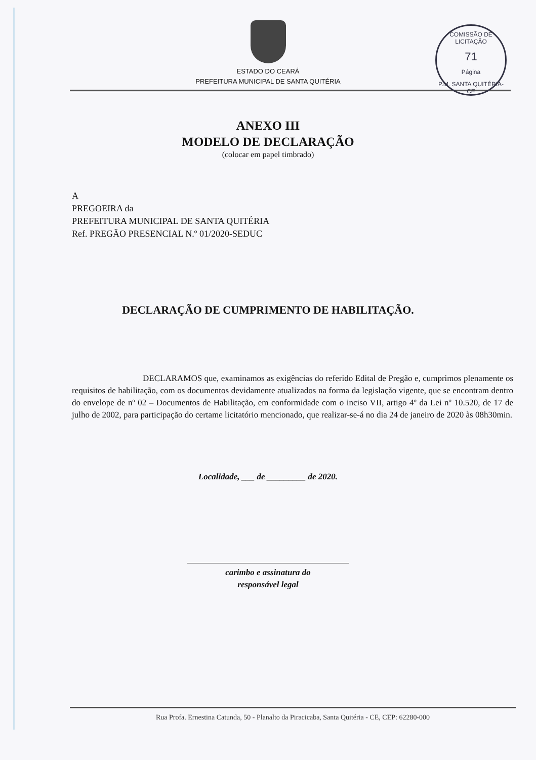COMISSÃO DE LICITAÇÃO
71
Página
P.M. SANTA QUITÉRIA-CE
ESTADO DO CEARÁ
PREFEITURA MUNICIPAL DE SANTA QUITÉRIA
ANEXO III
MODELO DE DECLARAÇÃO
(colocar em papel timbrado)
A
PREGOEIRA da
PREFEITURA MUNICIPAL DE SANTA QUITÉRIA
Ref. PREGÃO PRESENCIAL N.º 01/2020-SEDUC
DECLARAÇÃO DE CUMPRIMENTO DE HABILITAÇÃO.
DECLARAMOS que, examinamos as exigências do referido Edital de Pregão e, cumprimos plenamente os requisitos de habilitação, com os documentos devidamente atualizados na forma da legislação vigente, que se encontram dentro do envelope de nº 02 – Documentos de Habilitação, em conformidade com o inciso VII, artigo 4º da Lei nº 10.520, de 17 de julho de 2002, para participação do certame licitatório mencionado, que realizar-se-á no dia 24 de janeiro de 2020 às 08h30min.
Localidade, ___ de _________ de 2020.
carimbo e assinatura do
responsável legal
Rua Profa. Ernestina Catunda, 50 - Planalto da Piracicaba, Santa Quitéria - CE, CEP: 62280-000